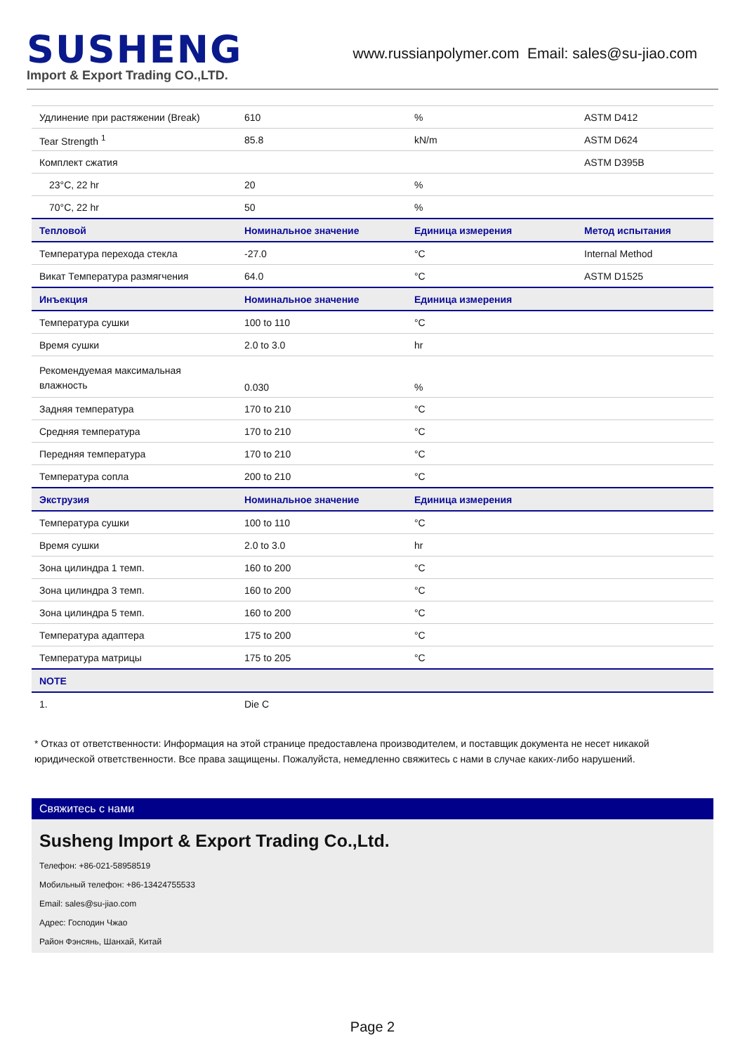SUSHENG
Import & Export Trading CO.,LTD.
www.russianpolymer.com Email: sales@su-jiao.com
| Удлинение при растяжении (Break) | 610 | % | ASTM D412 |
| Tear Strength <sup>1</sup> | 85.8 | kN/m | ASTM D624 |
| Комплект сжатия | | | ASTM D395B |
| 23°C, 22 hr | 20 | % | |
| 70°C, 22 hr | 50 | % | |
| Тепловой | Номинальное значение | Единица измерения | Метод испытания |
| Температура перехода стекла | -27.0 | °C | Internal Method |
| Викат Температура размягчения | 64.0 | °C | ASTM D1525 |
| Инъекция | Номинальное значение | Единица измерения | |
| Температура сушки | 100 to 110 | °C | |
| Время сушки | 2.0 to 3.0 | hr | |
| Рекомендуемая максимальная влажность | 0.030 | % | |
| Задняя температура | 170 to 210 | °C | |
| Средняя температура | 170 to 210 | °C | |
| Передняя температура | 170 to 210 | °C | |
| Температура сопла | 200 to 210 | °C | |
| Экструзия | Номинальное значение | Единица измерения | |
| Температура сушки | 100 to 110 | °C | |
| Время сушки | 2.0 to 3.0 | hr | |
| Зона цилиндра 1 темп. | 160 to 200 | °C | |
| Зона цилиндра 3 темп. | 160 to 200 | °C | |
| Зона цилиндра 5 темп. | 160 to 200 | °C | |
| Температура адаптера | 175 to 200 | °C | |
| Температура матрицы | 175 to 205 | °C | |
| NOTE | | | |
| 1. | Die C | | |
* Отказ от ответственности: Информация на этой странице предоставлена производителем, и поставщик документа не несет никакой юридической ответственности. Все права защищены. Пожалуйста, немедленно свяжитесь с нами в случае каких-либо нарушений.
Свяжитесь с нами
Susheng Import & Export Trading Co.,Ltd.
Телефон: +86-021-58958519
Мобильный телефон: +86-13424755533
Email: sales@su-jiao.com
Адрес: Господин Чжао
Район Фэнсянь, Шанхай, Китай
Page 2